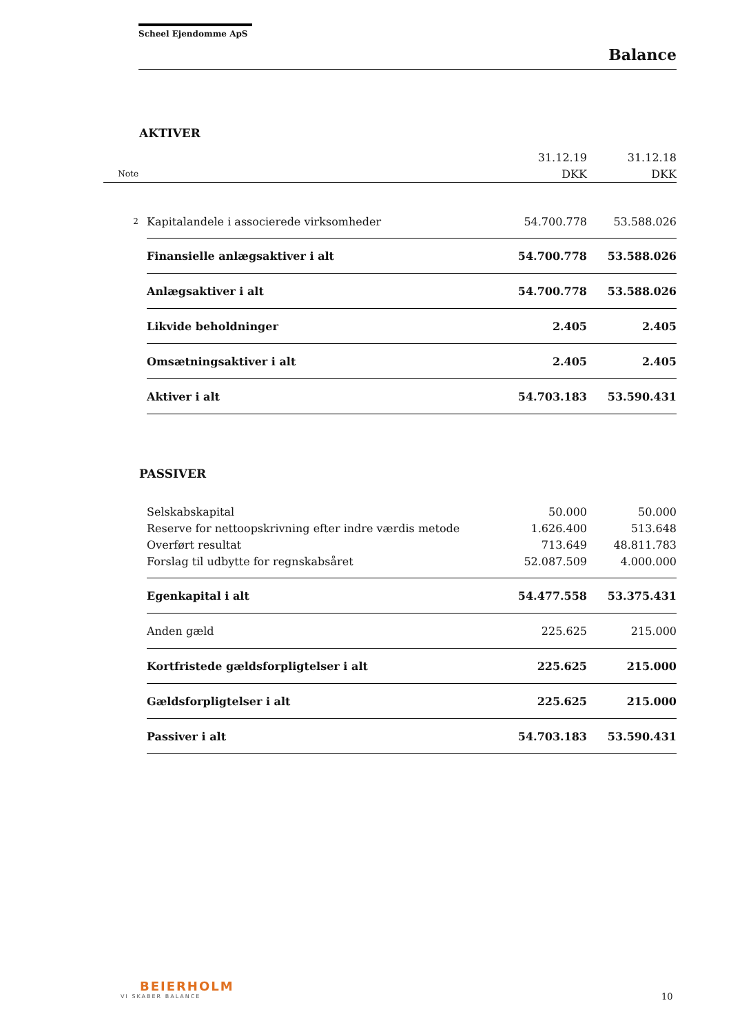Scheel Ejendomme ApS
Balance
AKTIVER
| | | 31.12.19 | 31.12.18 |
| Note | | DKK | DKK |
| 2 | Kapitalandele i associerede virksomheder | 54.700.778 | 53.588.026 |
| | Finansielle anlægsaktiver i alt | 54.700.778 | 53.588.026 |
| | Anlægsaktiver i alt | 54.700.778 | 53.588.026 |
| | Likvide beholdninger | 2.405 | 2.405 |
| | Omsætningsaktiver i alt | 2.405 | 2.405 |
| | Aktiver i alt | 54.703.183 | 53.590.431 |
PASSIVER
| | Selskabskapital | 50.000 | 50.000 |
| | Reserve for nettoopskrivning efter indre værdis metode | 1.626.400 | 513.648 |
| | Overført resultat | 713.649 | 48.811.783 |
| | Forslag til udbytte for regnskabsåret | 52.087.509 | 4.000.000 |
| | Egenkapital i alt | 54.477.558 | 53.375.431 |
| | Anden gæld | 225.625 | 215.000 |
| | Kortfristede gældsforpligtelser i alt | 225.625 | 215.000 |
| | Gældsforpligtelser i alt | 225.625 | 215.000 |
| | Passiver i alt | 54.703.183 | 53.590.431 |
BEIERHOLM
VI SKABER BALANCE
10